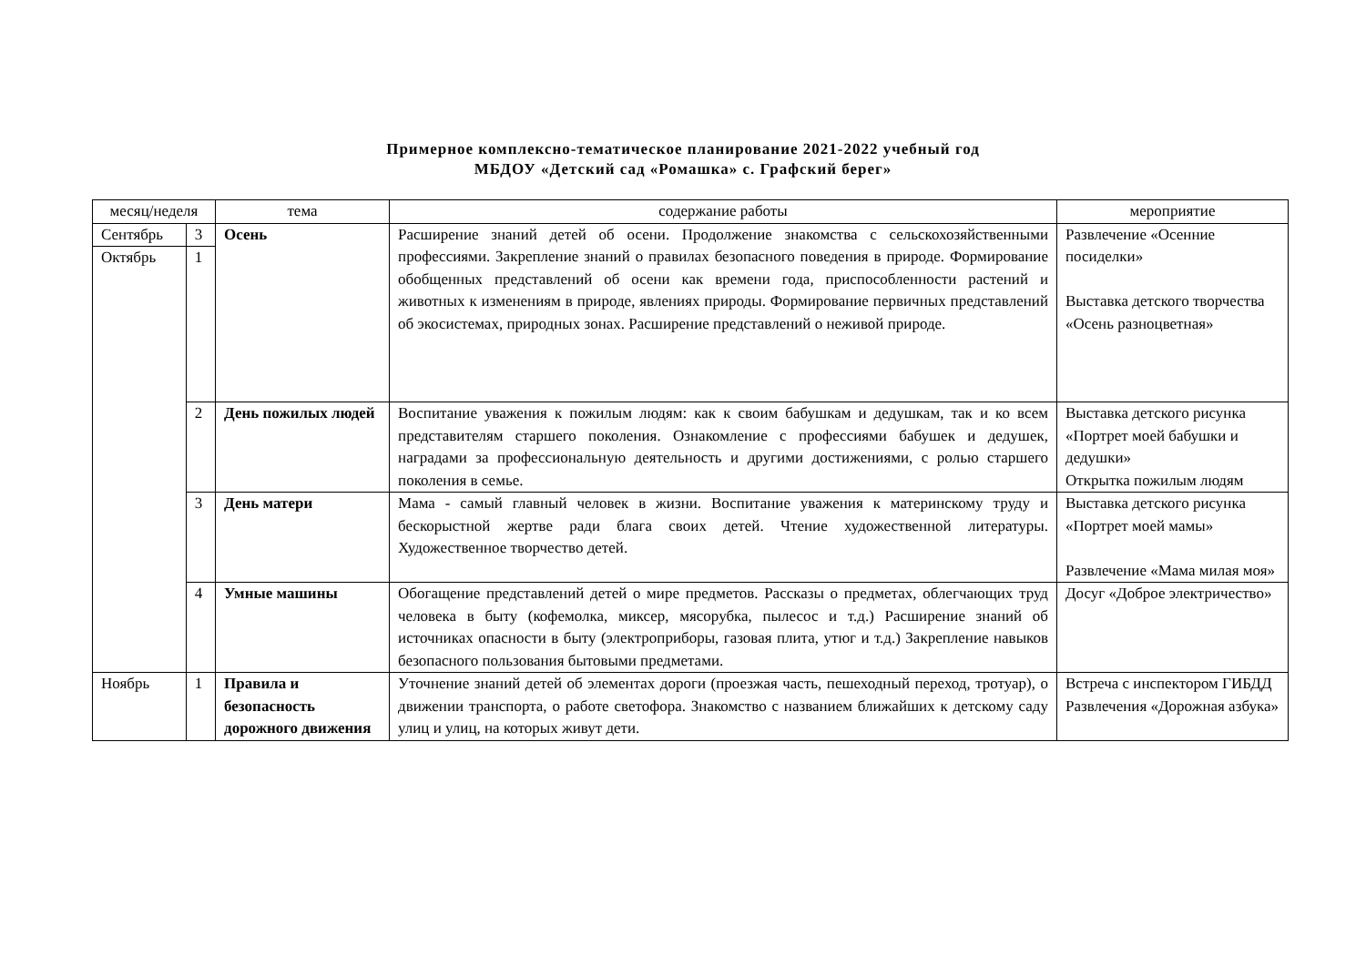Примерное комплексно-тематическое планирование 2021-2022 учебный год
МБДОУ «Детский сад «Ромашка» с. Графский берег»
| месяц/неделя | | тема | содержание работы | мероприятие |
| --- | --- | --- | --- | --- |
| Сентябрь | 3 | Осень | Расширение знаний детей об осени. Продолжение знакомства с сельскохозяйственными профессиями. Закрепление знаний о правилах безопасного поведения в природе. Формирование обобщенных представлений об осени как времени года, приспособленности растений и животных к изменениям в природе, явлениях природы. Формирование первичных представлений об экосистемах, природных зонах. Расширение представлений о неживой природе. | Развлечение «Осенние посиделки» Выставка детского творчества «Осень разноцветная» |
| Октябрь | 1 | | | |
| | 2 | День пожилых людей | Воспитание уважения к пожилым людям: как к своим бабушкам и дедушкам, так и ко всем представителям старшего поколения. Ознакомление с профессиями бабушек и дедушек, наградами за профессиональную деятельность и другими достижениями, с ролью старшего поколения в семье. | Выставка детского рисунка «Портрет моей бабушки и дедушки» Открытка пожилым людям |
| | 3 | День матери | Мама - самый главный человек в жизни. Воспитание уважения к материнскому труду и бескорыстной жертве ради блага своих детей. Чтение художественной литературы. Художественное творчество детей. | Выставка детского рисунка «Портрет моей мамы» Развлечение «Мама милая моя» |
| | 4 | Умные машины | Обогащение представлений детей о мире предметов. Рассказы о предметах, облегчающих труд человека в быту (кофемолка, миксер, мясорубка, пылесос и т.д.) Расширение знаний об источниках опасности в быту (электроприборы, газовая плита, утюг и т.д.) Закрепление навыков безопасного пользования бытовыми предметами. | Досуг «Доброе электричество» |
| Ноябрь | 1 | Правила и безопасность дорожного движения | Уточнение знаний детей об элементах дороги (проезжая часть, пешеходный переход, тротуар), о движении транспорта, о работе светофора. Знакомство с названием ближайших к детскому саду улиц и улиц, на которых живут дети. | Встреча с инспектором ГИБДД Развлечения «Дорожная азбука» |